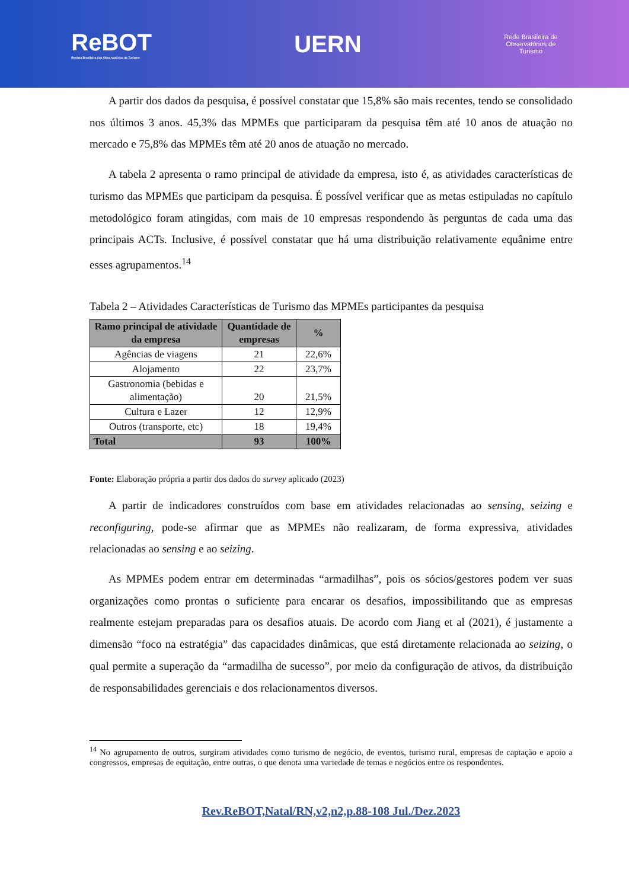ReBOT
Revista Brasileira dos Observatórios de Turismo
UERN
Rede Brasileira de
Observatórios de
Turismo
A partir dos dados da pesquisa, é possível constatar que 15,8% são mais recentes, tendo se consolidado nos últimos 3 anos. 45,3% das MPMEs que participaram da pesquisa têm até 10 anos de atuação no mercado e 75,8% das MPMEs têm até 20 anos de atuação no mercado.
A tabela 2 apresenta o ramo principal de atividade da empresa, isto é, as atividades características de turismo das MPMEs que participam da pesquisa. É possível verificar que as metas estipuladas no capítulo metodológico foram atingidas, com mais de 10 empresas respondendo às perguntas de cada uma das principais ACTs. Inclusive, é possível constatar que há uma distribuição relativamente equânime entre esses agrupamentos.<sup>14</sup>
Tabela 2 – Atividades Características de Turismo das MPMEs participantes da pesquisa
| Ramo principal de atividade da empresa | Quantidade de empresas | % |
| --- | --- | --- |
| Agências de viagens | 21 | 22,6% |
| Alojamento | 22 | 23,7% |
| Gastronomia (bebidas e alimentação) | 20 | 21,5% |
| Cultura e Lazer | 12 | 12,9% |
| Outros (transporte, etc) | 18 | 19,4% |
| Total | 93 | 100% |
Fonte: Elaboração própria a partir dos dados do survey aplicado (2023)
A partir de indicadores construídos com base em atividades relacionadas ao sensing, seizing e reconfiguring, pode-se afirmar que as MPMEs não realizaram, de forma expressiva, atividades relacionadas ao sensing e ao seizing.
As MPMEs podem entrar em determinadas “armadilhas”, pois os sócios/gestores podem ver suas organizações como prontas o suficiente para encarar os desafios, impossibilitando que as empresas realmente estejam preparadas para os desafios atuais. De acordo com Jiang et al (2021), é justamente a dimensão “foco na estratégia” das capacidades dinâmicas, que está diretamente relacionada ao seizing, o qual permite a superação da “armadilha de sucesso”, por meio da configuração de ativos, da distribuição de responsabilidades gerenciais e dos relacionamentos diversos.
<sup>14</sup> No agrupamento de outros, surgiram atividades como turismo de negócio, de eventos, turismo rural, empresas de captação e apoio a congressos, empresas de equitação, entre outras, o que denota uma variedade de temas e negócios entre os respondentes.
Rev.ReBOT,Natal/RN,v2,n2,p.88-108 Jul./Dez.2023